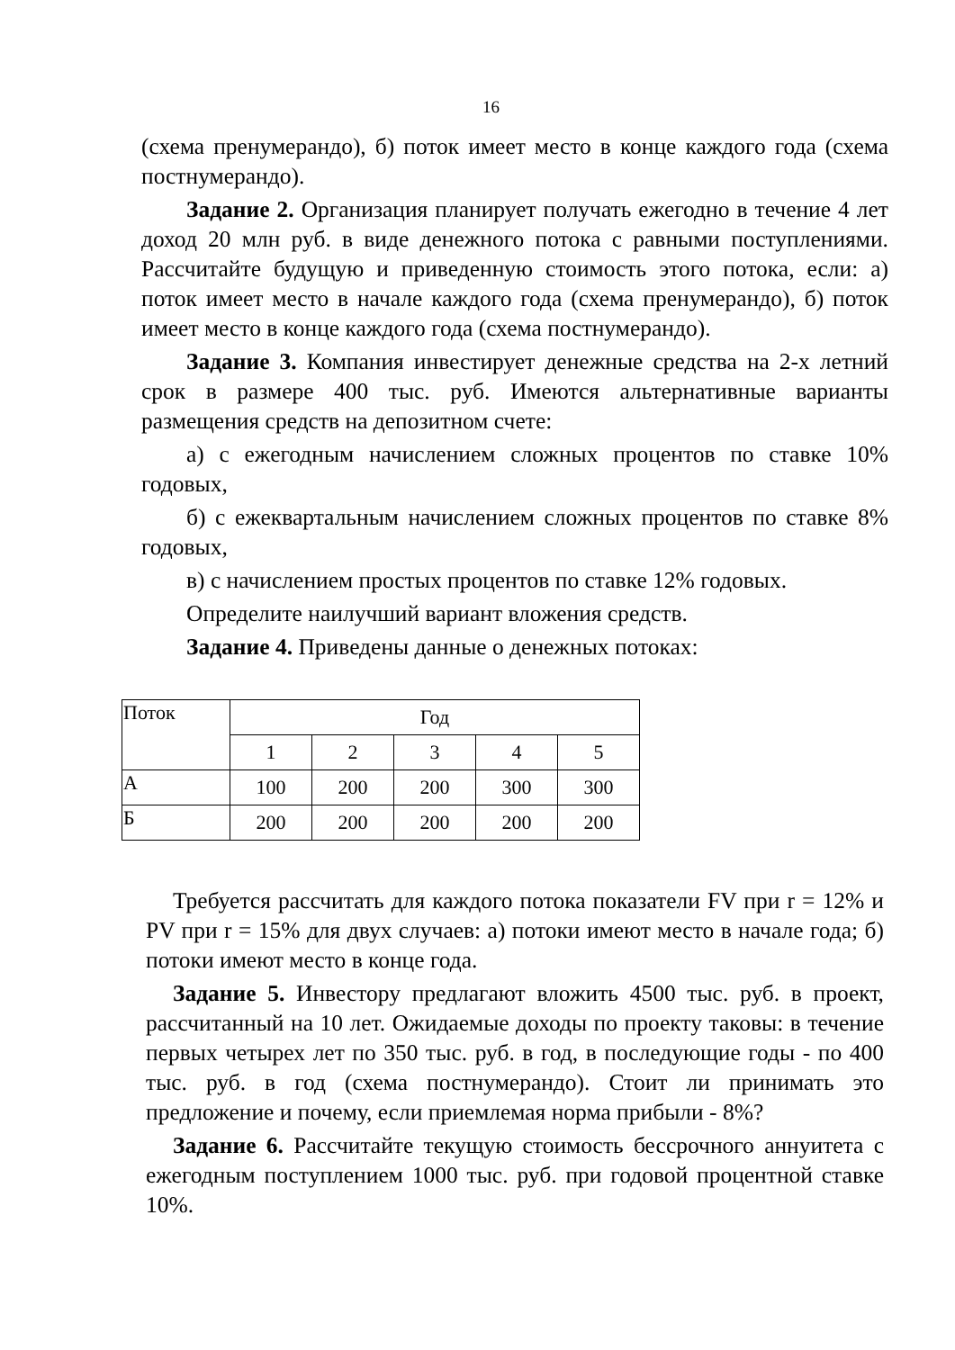16
(схема пренумерандо), б) поток имеет место в конце каждого года (схема постнумерандо).
Задание 2. Организация планирует получать ежегодно в течение 4 лет доход 20 млн руб. в виде денежного потока с равными поступлениями. Рассчитайте будущую и приведенную стоимость этого потока, если: а) поток имеет место в начале каждого года (схема пренумерандо), б) поток имеет место в конце каждого года (схема постнумерандо).
Задание 3. Компания инвестирует денежные средства на 2-х летний срок в размере 400 тыс. руб. Имеются альтернативные варианты размещения средств на депозитном счете:
а) с ежегодным начислением сложных процентов по ставке 10% годовых,
б) с ежеквартальным начислением сложных процентов по ставке 8% годовых,
в) с начислением простых процентов по ставке 12% годовых.
Определите наилучший вариант вложения средств.
Задание 4. Приведены данные о денежных потоках:
| Поток | Год | | | | |
| | 1 | 2 | 3 | 4 | 5 |
| А | 100 | 200 | 200 | 300 | 300 |
| Б | 200 | 200 | 200 | 200 | 200 |
Требуется рассчитать для каждого потока показатели FV при r = 12% и PV при r = 15% для двух случаев: а) потоки имеют место в начале года; б) потоки имеют место в конце года.
Задание 5. Инвестору предлагают вложить 4500 тыс. руб. в проект, рассчитанный на 10 лет. Ожидаемые доходы по проекту таковы: в течение первых четырех лет по 350 тыс. руб. в год, в последующие годы - по 400 тыс. руб. в год (схема постнумерандо). Стоит ли принимать это предложение и почему, если приемлемая норма прибыли - 8%?
Задание 6. Рассчитайте текущую стоимость бессрочного аннуитета с ежегодным поступлением 1000 тыс. руб. при годовой процентной ставке 10%.